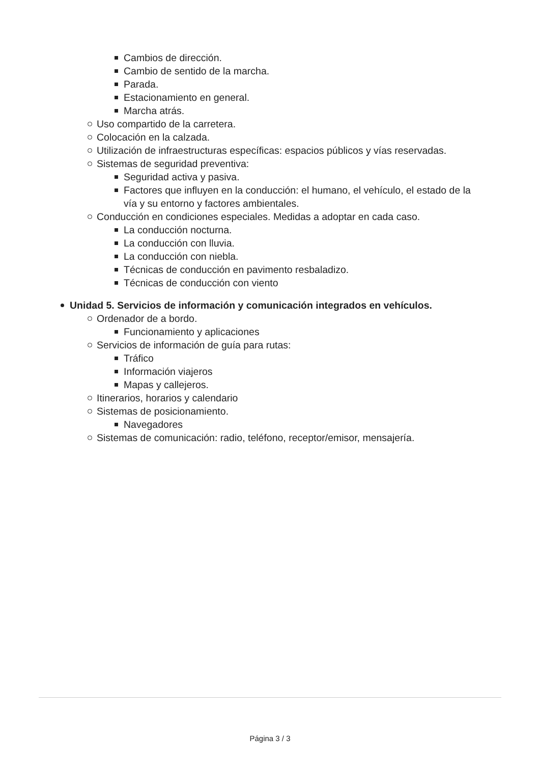Cambios de dirección.
Cambio de sentido de la marcha.
Parada.
Estacionamiento en general.
Marcha atrás.
Uso compartido de la carretera.
Colocación en la calzada.
Utilización de infraestructuras específicas: espacios públicos y vías reservadas.
Sistemas de seguridad preventiva:
Seguridad activa y pasiva.
Factores que influyen en la conducción: el humano, el vehículo, el estado de la vía y su entorno y factores ambientales.
Conducción en condiciones especiales. Medidas a adoptar en cada caso.
La conducción nocturna.
La conducción con lluvia.
La conducción con niebla.
Técnicas de conducción en pavimento resbaladizo.
Técnicas de conducción con viento
Unidad 5. Servicios de información y comunicación integrados en vehículos.
Ordenador de a bordo.
Funcionamiento y aplicaciones
Servicios de información de guía para rutas:
Tráfico
Información viajeros
Mapas y callejeros.
Itinerarios, horarios y calendario
Sistemas de posicionamiento.
Navegadores
Sistemas de comunicación: radio, teléfono, receptor/emisor, mensajería.
Página 3 / 3